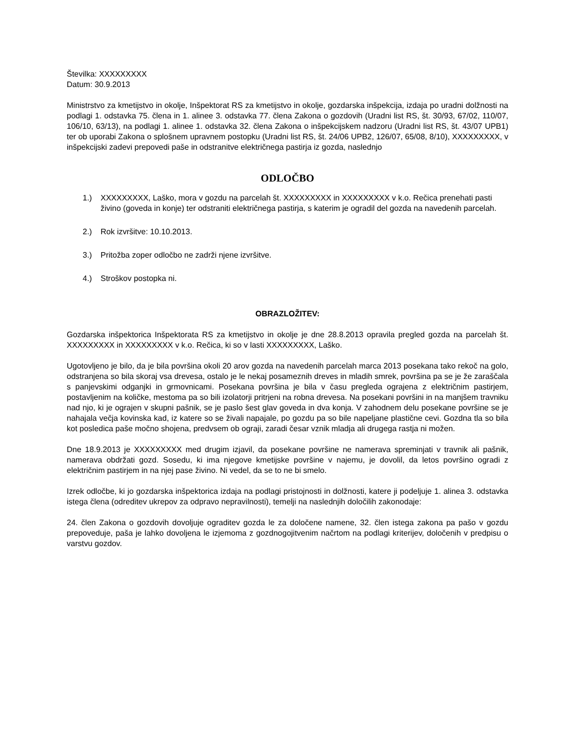Številka: XXXXXXXXX
Datum: 30.9.2013
Ministrstvo za kmetijstvo in okolje, Inšpektorat RS za kmetijstvo in okolje, gozdarska inšpekcija, izdaja po uradni dolžnosti na podlagi 1. odstavka 75. člena in 1. alinee 3. odstavka 77. člena Zakona o gozdovih (Uradni list RS, št. 30/93, 67/02, 110/07, 106/10, 63/13), na podlagi 1. alinee 1. odstavka 32. člena Zakona o inšpekcijskem nadzoru (Uradni list RS, št. 43/07 UPB1) ter ob uporabi Zakona o splošnem upravnem postopku (Uradni list RS, št. 24/06 UPB2, 126/07, 65/08, 8/10), XXXXXXXXX, v inšpekcijski zadevi prepovedi paše in odstranitve električnega pastirja iz gozda, naslednjo
ODLOČBO
1.) XXXXXXXXX, Laško, mora v gozdu na parcelah št. XXXXXXXXX in XXXXXXXXX v k.o. Rečica prenehati pasti živino (goveda in konje) ter odstraniti električnega pastirja, s katerim je ogradil del gozda na navedenih parcelah.
2.) Rok izvršitve: 10.10.2013.
3.) Pritožba zoper odločbo ne zadrži njene izvršitve.
4.) Stroškov postopka ni.
OBRAZLOŽITEV:
Gozdarska inšpektorica Inšpektorata RS za kmetijstvo in okolje je dne 28.8.2013 opravila pregled gozda na parcelah št. XXXXXXXXX in XXXXXXXXX v k.o. Rečica, ki so v lasti XXXXXXXXX, Laško.
Ugotovljeno je bilo, da je bila površina okoli 20 arov gozda na navedenih parcelah marca 2013 posekana tako rekoč na golo, odstranjena so bila skoraj vsa drevesa, ostalo je le nekaj posameznih dreves in mladih smrek, površina pa se je že zaraščala s panjevskimi odganjki in grmovnicami. Posekana površina je bila v času pregleda ograjena z električnim pastirjem, postavljenim na količke, mestoma pa so bili izolatorji pritrjeni na robna drevesa. Na posekani površini in na manjšem travniku nad njo, ki je ograjen v skupni pašnik, se je paslo šest glav goveda in dva konja. V zahodnem delu posekane površine se je nahajala večja kovinska kad, iz katere so se živali napajale, po gozdu pa so bile napeljane plastične cevi. Gozdna tla so bila kot posledica paše močno shojena, predvsem ob ograji, zaradi česar vznik mladja ali drugega rastja ni možen.
Dne 18.9.2013 je XXXXXXXXX med drugim izjavil, da posekane površine ne namerava spreminjati v travnik ali pašnik, namerava obdržati gozd. Sosedu, ki ima njegove kmetijske površine v najemu, je dovolil, da letos površino ogradi z električnim pastirjem in na njej pase živino. Ni vedel, da se to ne bi smelo.
Izrek odločbe, ki jo gozdarska inšpektorica izdaja na podlagi pristojnosti in dolžnosti, katere ji podeljuje 1. alinea 3. odstavka istega člena (odreditev ukrepov za odpravo nepravilnosti), temelji na naslednjih določilih zakonodaje:
24. člen Zakona o gozdovih dovoljuje ograditev gozda le za določene namene, 32. člen istega zakona pa pašo v gozdu prepoveduje, paša je lahko dovoljena le izjemoma z gozdnogojitvenim načrtom na podlagi kriterijev, določenih v predpisu o varstvu gozdov.